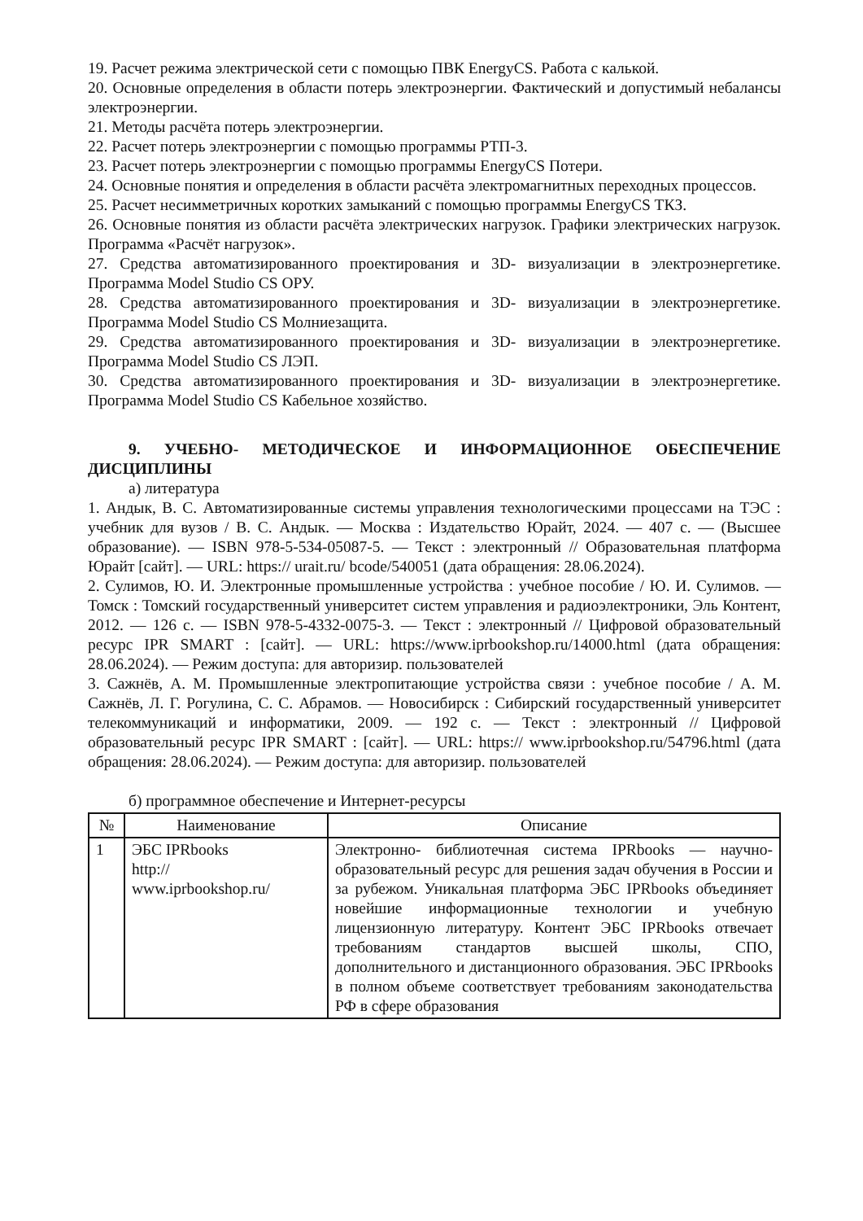19. Расчет режима электрической сети с помощью ПВК EnergyCS. Работа с калькой.
20. Основные определения в области потерь электроэнергии. Фактический и допустимый небалансы электроэнергии.
21. Методы расчёта потерь электроэнергии.
22. Расчет потерь электроэнергии с помощью программы РТП-3.
23. Расчет потерь электроэнергии с помощью программы EnergyCS Потери.
24. Основные понятия и определения в области расчёта электромагнитных переходных процессов.
25. Расчет несимметричных коротких замыканий с помощью программы EnergyCS ТКЗ.
26. Основные понятия из области расчёта электрических нагрузок. Графики электрических нагрузок. Программа «Расчёт нагрузок».
27. Средства автоматизированного проектирования и 3D- визуализации в электроэнергетике. Программа Model Studio CS ОРУ.
28. Средства автоматизированного проектирования и 3D- визуализации в электроэнергетике. Программа Model Studio CS Молниезащита.
29. Средства автоматизированного проектирования и 3D- визуализации в электроэнергетике. Программа Model Studio CS ЛЭП.
30. Средства автоматизированного проектирования и 3D- визуализации в электроэнергетике. Программа Model Studio CS Кабельное хозяйство.
9. УЧЕБНО- МЕТОДИЧЕСКОЕ И ИНФОРМАЦИОННОЕ ОБЕСПЕЧЕНИЕ ДИСЦИПЛИНЫ
а) литература
1. Андык, В. С. Автоматизированные системы управления технологическими процессами на ТЭС : учебник для вузов / В. С. Андык. — Москва : Издательство Юрайт, 2024. — 407 с. — (Высшее образование). — ISBN 978-5-534-05087-5. — Текст : электронный // Образовательная платформа Юрайт [сайт]. — URL: https:// urait.ru/ bcode/540051 (дата обращения: 28.06.2024).
2. Сулимов, Ю. И. Электронные промышленные устройства : учебное пособие / Ю. И. Сулимов. — Томск : Томский государственный университет систем управления и радиоэлектроники, Эль Контент, 2012. — 126 c. — ISBN 978-5-4332-0075-3. — Текст : электронный // Цифровой образовательный ресурс IPR SMART : [сайт]. — URL: https://www.iprbookshop.ru/14000.html (дата обращения: 28.06.2024). — Режим доступа: для авторизир. пользователей
3. Сажнёв, А. М. Промышленные электропитающие устройства связи : учебное пособие / А. М. Сажнёв, Л. Г. Рогулина, С. С. Абрамов. — Новосибирск : Сибирский государственный университет телекоммуникаций и информатики, 2009. — 192 c. — Текст : электронный // Цифровой образовательный ресурс IPR SMART : [сайт]. — URL: https:// www.iprbookshop.ru/54796.html (дата обращения: 28.06.2024). — Режим доступа: для авторизир. пользователей
б) программное обеспечение и Интернет-ресурсы
| № | Наименование | Описание |
| --- | --- | --- |
| 1 | ЭБС IPRbooks http:// www.iprbookshop.ru/ | Электронно- библиотечная система IPRbooks — научно- образовательный ресурс для решения задач обучения в России и за рубежом. Уникальная платформа ЭБС IPRbooks объединяет новейшие информационные технологии и учебную лицензионную литературу. Контент ЭБС IPRbooks отвечает требованиям стандартов высшей школы, СПО, дополнительного и дистанционного образования. ЭБС IPRbooks в полном объеме соответствует требованиям законодательства РФ в сфере образования |